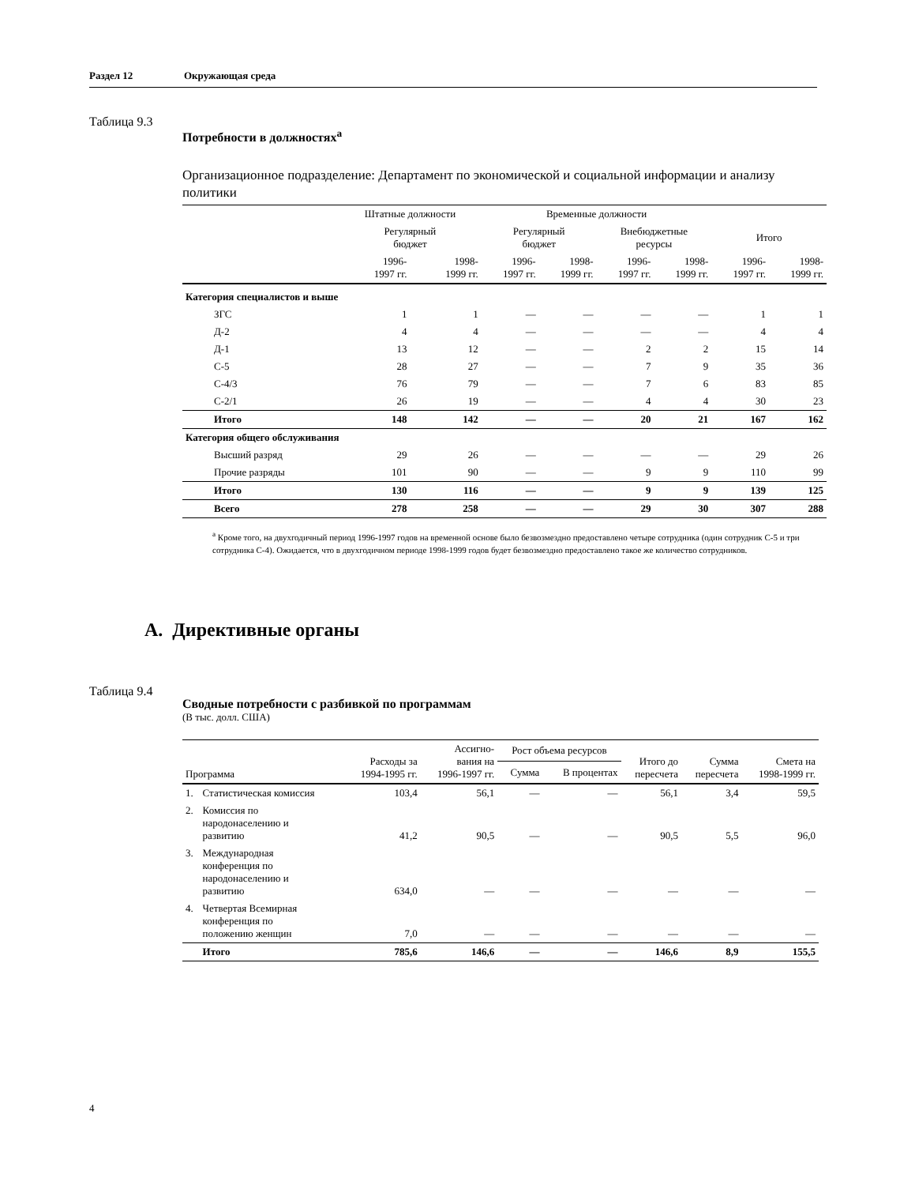Раздел 12 Окружающая среда
Таблица 9.3
Потребности в должностях<sup>a</sup>
Организационное подразделение: Департамент по экономической и социальной информации и анализу политики
| | Штатные должности | | Временные должности | | | | | |
| --- | --- | --- | --- | --- | --- | --- | --- | --- |
| | Регулярный бюджет | | Регулярный бюджет | | Внебюджетные ресурсы | | Итого | |
| | 1996- 1997 гг. | 1998- 1999 гг. | 1996- 1997 гг. | 1998- 1999 гг. | 1996- 1997 гг. | 1998- 1999 гг. | 1996- 1997 гг. | 1998- 1999 гг. |
| Категория специалистов и выше | | | | | | | | |
| ЗГС | 1 | 1 | — | — | — | — | 1 | 1 |
| Д-2 | 4 | 4 | — | — | — | — | 4 | 4 |
| Д-1 | 13 | 12 | — | — | 2 | 2 | 15 | 14 |
| С-5 | 28 | 27 | — | — | 7 | 9 | 35 | 36 |
| С-4/3 | 76 | 79 | — | — | 7 | 6 | 83 | 85 |
| С-2/1 | 26 | 19 | — | — | 4 | 4 | 30 | 23 |
| Итого | 148 | 142 | — | — | 20 | 21 | 167 | 162 |
| Категория общего обслуживания | | | | | | | | |
| Высший разряд | 29 | 26 | — | — | — | — | 29 | 26 |
| Прочие разряды | 101 | 90 | — | — | 9 | 9 | 110 | 99 |
| Итого | 130 | 116 | — | — | 9 | 9 | 139 | 125 |
| Всего | 278 | 258 | — | — | 29 | 30 | 307 | 288 |
<sup>a</sup> Кроме того, на двухгодичный период 1996-1997 годов на временной основе было безвозмездно предоставлено четыре сотрудника (один сотрудник С-5 и три сотрудника С-4). Ожидается, что в двухгодичном периоде 1998-1999 годов будет безвозмездно предоставлено такое же количество сотрудников.
A. Директивные органы
Таблица 9.4
Сводные потребности с разбивкой по программам
(В тыс. долл. США)
| Программа | | Расходы за 1994-1995 гг. | Ассигно- вания на 1996-1997 гг. | Рост объема ресурсов | | Итого до пересчета | Сумма пересчета | Смета на 1998-1999 гг. |
| --- | --- | --- | --- | --- | --- | --- | --- | --- |
| | | | | Сумма | В процентах | | | |
| 1. | Статистическая комиссия | 103,4 | 56,1 | — | — | 56,1 | 3,4 | 59,5 |
| 2. | Комиссия по народонаселению и развитию | 41,2 | 90,5 | — | — | 90,5 | 5,5 | 96,0 |
| 3. | Международная конференция по народонаселению и развитию | 634,0 | — | — | — | — | — | — |
| 4. | Четвертая Всемирная конференция по положению женщин | 7,0 | — | — | — | — | — | — |
| | Итого | 785,6 | 146,6 | — | — | 146,6 | 8,9 | 155,5 |
4